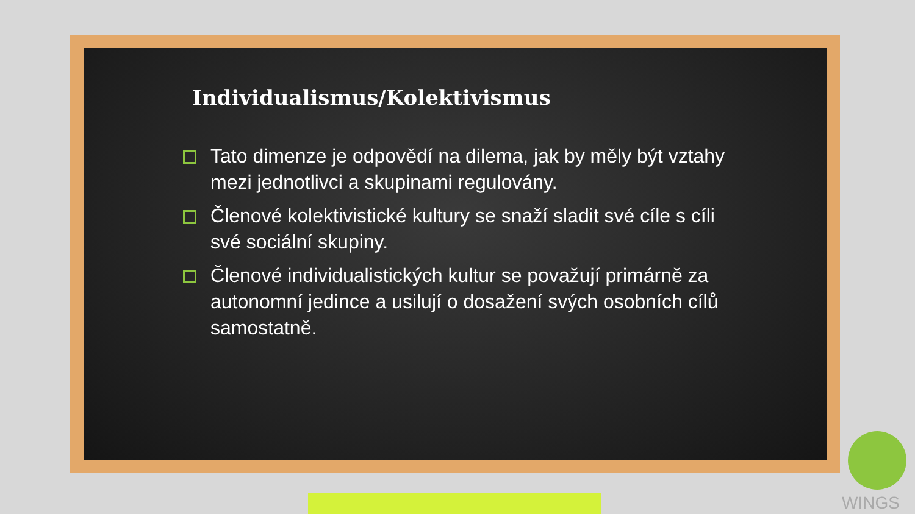Individualismus/Kolektivismus
Tato dimenze je odpovědí na dilema, jak by měly být vztahy mezi jednotlivci a skupinami regulovány.
Členové kolektivistické kultury se snaží sladit své cíle s cíli své sociální skupiny.
Členové individualistických kultur se považují primárně za autonomní jedince a usilují o dosažení svých osobních cílů samostatně.
WINGS